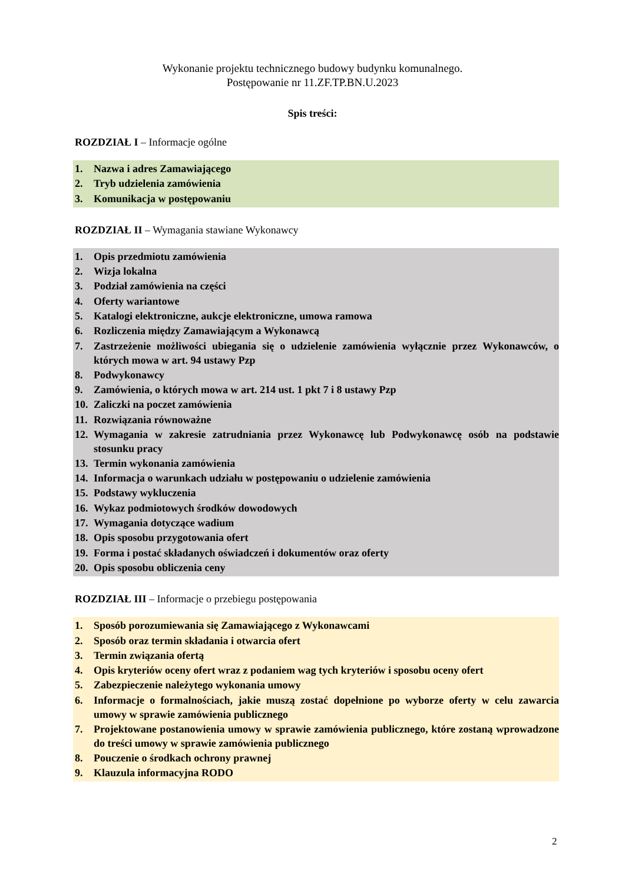Wykonanie projektu technicznego budowy budynku komunalnego.
Postępowanie nr 11.ZF.TP.BN.U.2023
Spis treści:
ROZDZIAŁ I – Informacje ogólne
1. Nazwa i adres Zamawiającego
2. Tryb udzielenia zamówienia
3. Komunikacja w postępowaniu
ROZDZIAŁ II – Wymagania stawiane Wykonawcy
1. Opis przedmiotu zamówienia
2. Wizja lokalna
3. Podział zamówienia na części
4. Oferty wariantowe
5. Katalogi elektroniczne, aukcje elektroniczne, umowa ramowa
6. Rozliczenia między Zamawiającym a Wykonawcą
7. Zastrzeżenie możliwości ubiegania się o udzielenie zamówienia wyłącznie przez Wykonawców, o których mowa w art. 94 ustawy Pzp
8. Podwykonawcy
9. Zamówienia, o których mowa w art. 214 ust. 1 pkt 7 i 8 ustawy Pzp
10. Zaliczki na poczet zamówienia
11. Rozwiązania równoważne
12. Wymagania w zakresie zatrudniania przez Wykonawcę lub Podwykonawcę osób na podstawie stosunku pracy
13. Termin wykonania zamówienia
14. Informacja o warunkach udziału w postępowaniu o udzielenie zamówienia
15. Podstawy wykluczenia
16. Wykaz podmiotowych środków dowodowych
17. Wymagania dotyczące wadium
18. Opis sposobu przygotowania ofert
19. Forma i postać składanych oświadczeń i dokumentów oraz oferty
20. Opis sposobu obliczenia ceny
ROZDZIAŁ III – Informacje o przebiegu postępowania
1. Sposób porozumiewania się Zamawiającego z Wykonawcami
2. Sposób oraz termin składania i otwarcia ofert
3. Termin związania ofertą
4. Opis kryteriów oceny ofert wraz z podaniem wag tych kryteriów i sposobu oceny ofert
5. Zabezpieczenie należytego wykonania umowy
6. Informacje o formalnościach, jakie muszą zostać dopełnione po wyborze oferty w celu zawarcia umowy w sprawie zamówienia publicznego
7. Projektowane postanowienia umowy w sprawie zamówienia publicznego, które zostaną wprowadzone do treści umowy w sprawie zamówienia publicznego
8. Pouczenie o środkach ochrony prawnej
9. Klauzula informacyjna RODO
2